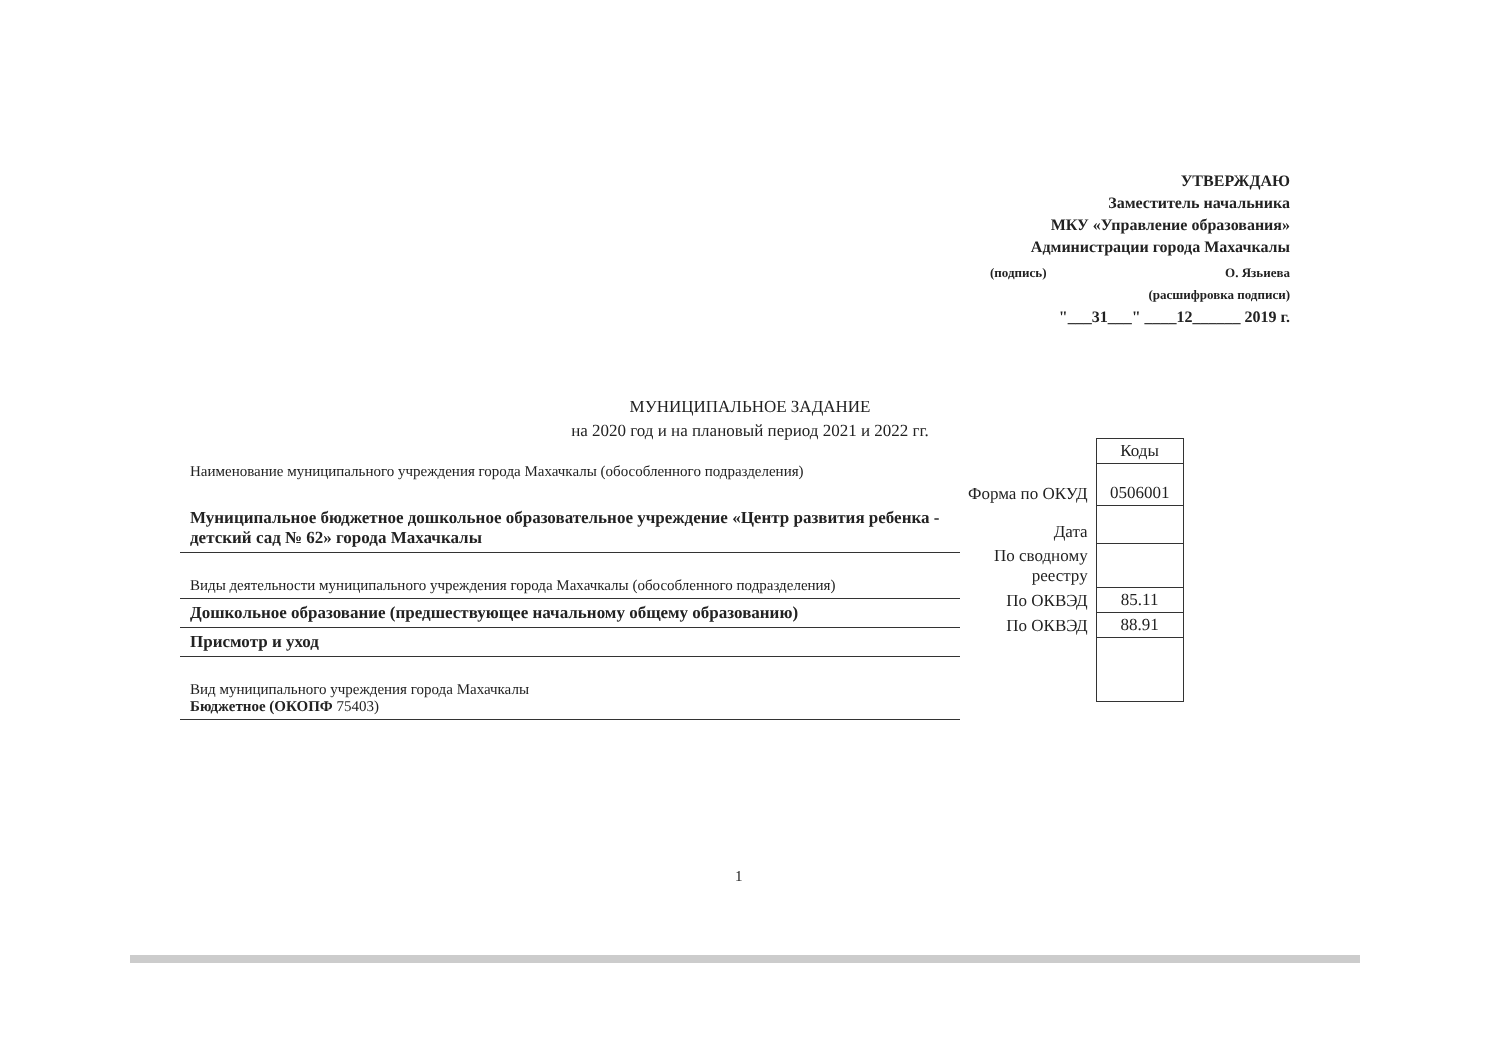УТВЕРЖДАЮ
Заместитель начальника
МКУ «Управление образования»
Администрации города Махачкалы
(подпись) О. Язьиева
(расшифровка подписи)
"___31___" ____12______ 2019 г.
МУНИЦИПАЛЬНОЕ ЗАДАНИЕ
на 2020 год и на плановый период 2021 и 2022 гг.
Наименование муниципального учреждения города Махачкалы (обособленного подразделения)
Муниципальное бюджетное дошкольное образовательное учреждение «Центр развития ребенка - детский сад № 62» города Махачкалы
Виды деятельности муниципального учреждения города Махачкалы (обособленного подразделения)
Дошкольное образование (предшествующее начальному общему образованию)
Присмотр и уход
Вид муниципального учреждения города Махачкалы
Бюджетное (ОКОПФ 75403)
| | Коды |
| Форма по ОКУД | 0506001 |
| Дата | |
| По сводному реестру | |
| По ОКВЭД | 85.11 |
| По ОКВЭД | 88.91 |
1